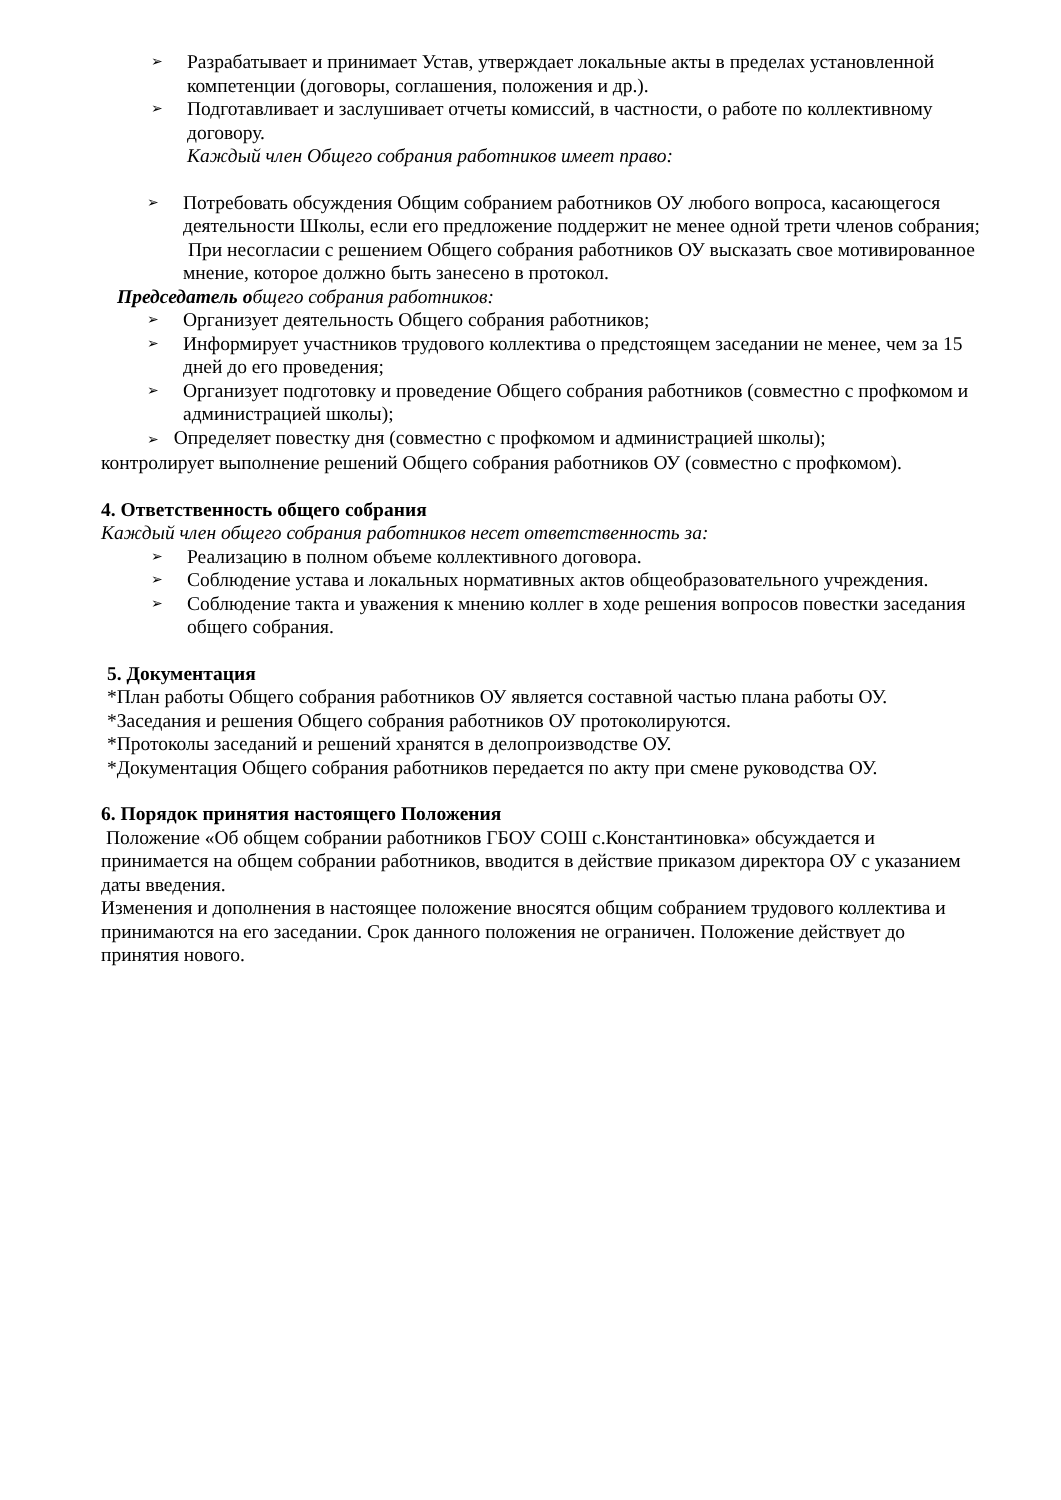➢ Разрабатывает и принимает Устав, утверждает локальные акты в пределах установленной компетенции (договоры, соглашения, положения и др.).
➢ Подготавливает и заслушивает отчеты комиссий, в частности, о работе по коллективному договору.
Каждый член Общего собрания работников имеет право:
➢ Потребовать обсуждения Общим собранием работников ОУ любого вопроса, касающегося деятельности Школы, если его предложение поддержит не менее одной трети членов собрания;
При несогласии с решением Общего собрания работников ОУ высказать свое мотивированное мнение, которое должно быть занесено в протокол.
Председатель о бщего собрания работников:
➢ Организует деятельность Общего собрания работников;
➢ Информирует участников трудового коллектива о предстоящем заседании не менее, чем за 15 дней до его проведения;
➢ Организует подготовку и проведение Общего собрания работников (совместно с профкомом и администрацией школы);
➢ Определяет повестку дня (совместно с профкомом и администрацией школы);
контролирует выполнение решений Общего собрания работников ОУ (совместно с профкомом).
4. Ответственность общего собрания
Каждый член общего собрания работников несет ответственность за:
➢ Реализацию в полном объеме коллективного договора.
➢ Соблюдение устава и локальных нормативных актов общеобразовательного учреждения.
➢ Соблюдение такта и уважения к мнению коллег в ходе решения вопросов повестки заседания общего собрания.
5. Документация
*План работы Общего собрания работников ОУ является составной частью плана работы ОУ.
*Заседания и решения Общего собрания работников ОУ протоколируются.
*Протоколы заседаний и решений хранятся в делопроизводстве ОУ.
*Документация Общего собрания работников передается по акту при смене руководства ОУ.
6. Порядок принятия настоящего Положения
Положение «Об общем собрании работников ГБОУ СОШ с.Константиновка» обсуждается и принимается на общем собрании работников, вводится в действие приказом директора ОУ с указанием даты введения.
Изменения и дополнения в настоящее положение вносятся общим собранием трудового коллектива и принимаются на его заседании. Срок данного положения не ограничен. Положение действует до принятия нового.